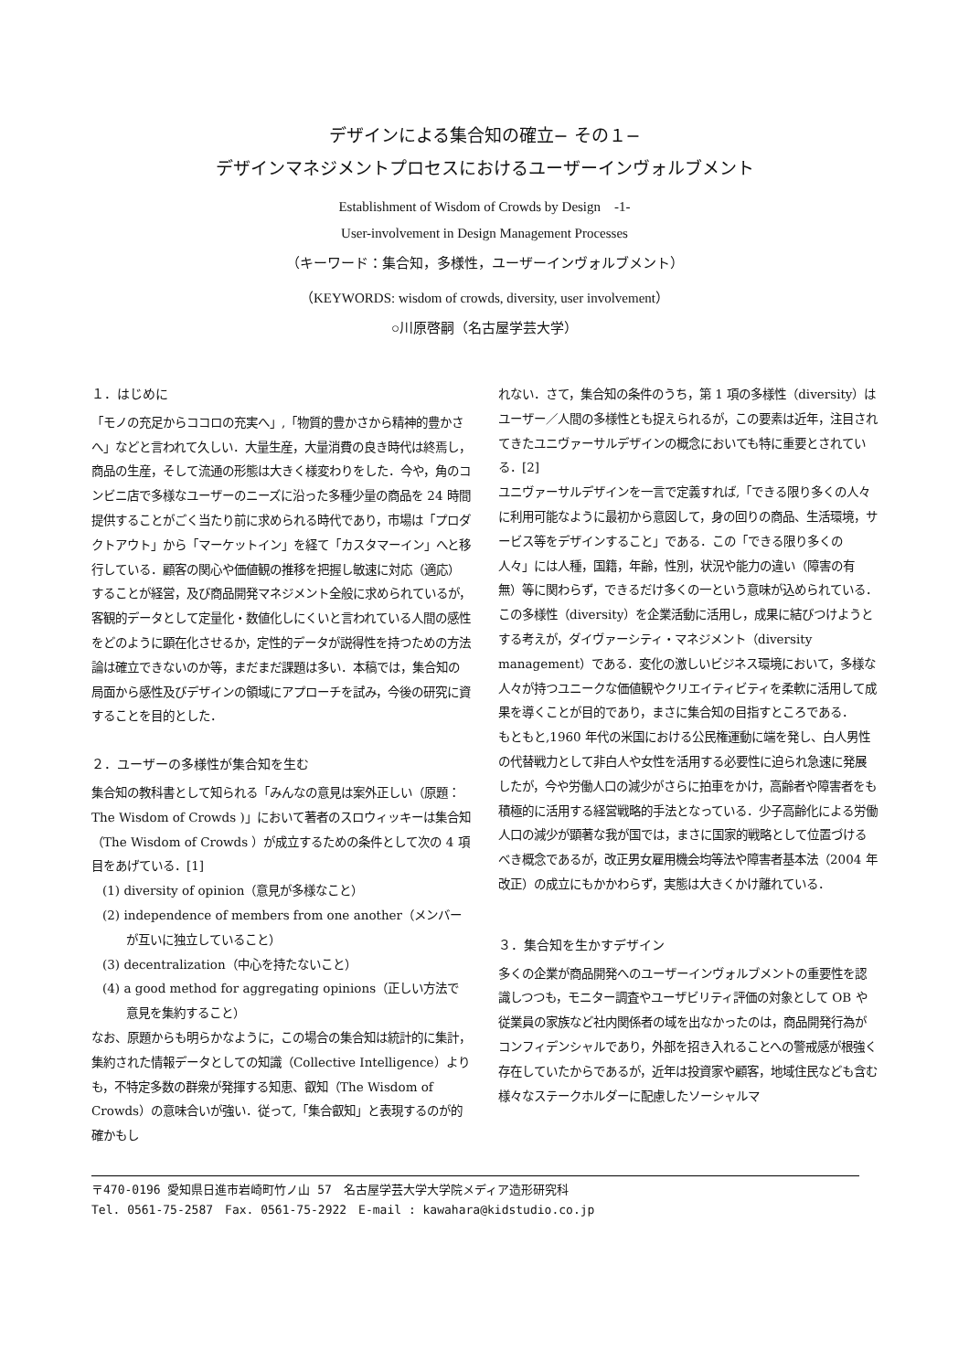デザインによる集合知の確立− その１−
デザインマネジメントプロセスにおけるユーザーインヴォルブメント
Establishment of Wisdom of Crowds by Design　-1-
User-involvement in Design Management Processes
（キーワード：集合知，多様性，ユーザーインヴォルブメント）
（KEYWORDS: wisdom of crowds, diversity, user involvement）
○川原啓嗣（名古屋学芸大学）
１．はじめに
「モノの充足からココロの充実へ」,「物質的豊かさから精神的豊かさへ」などと言われて久しい．大量生産，大量消費の良き時代は終焉し，商品の生産，そして流通の形態は大きく様変わりをした．今や，角のコンビニ店で多様なユーザーのニーズに沿った多種少量の商品を 24 時間提供することがごく当たり前に求められる時代であり，市場は「プロダクトアウト」から「マーケットイン」を経て「カスタマーイン」へと移行している．顧客の関心や価値観の推移を把握し敏速に対応（適応）することが経営，及び商品開発マネジメント全般に求められているが，客観的データとして定量化・数値化しにくいと言われている人間の感性をどのように顕在化させるか，定性的データが説得性を持つための方法論は確立できないのか等，まだまだ課題は多い．本稿では，集合知の局面から感性及びデザインの領域にアプローチを試み，今後の研究に資することを目的とした．
２．ユーザーの多様性が集合知を生む
集合知の教科書として知られる「みんなの意見は案外正しい（原題：The Wisdom of Crowds )」において著者のスロウィッキーは集合知（The Wisdom of Crowds ）が成立するための条件として次の 4 項目をあげている．[1]
(1) diversity of opinion（意見が多様なこと）
(2) independence of members from one another（メンバーが互いに独立していること）
(3) decentralization（中心を持たないこと）
(4) a good method for aggregating opinions（正しい方法で意見を集約すること）
なお、原題からも明らかなように，この場合の集合知は統計的に集計，集約された情報データとしての知識（Collective Intelligence）よりも，不特定多数の群衆が発揮する知恵、叡知（The Wisdom of Crowds）の意味合いが強い．従って,「集合叡知」と表現するのが的確かもし
れない．さて，集合知の条件のうち，第 1 項の多様性（diversity）はユーザー／人間の多様性とも捉えられるが，この要素は近年，注目されてきたユニヴァーサルデザインの概念においても特に重要とされている．[2]
ユニヴァーサルデザインを一言で定義すれば,「できる限り多くの人々に利用可能なように最初から意図して，身の回りの商品、生活環境，サービス等をデザインすること」である．この「できる限り多くの人々」には人種，国籍，年齢，性別，状況や能力の違い（障害の有無）等に関わらず，できるだけ多くの一という意味が込められている．
この多様性（diversity）を企業活動に活用し，成果に結びつけようとする考えが，ダイヴァーシティ・マネジメント（diversity management）である．変化の激しいビジネス環境において，多様な人々が持つユニークな価値観やクリエイティビティを柔軟に活用して成果を導くことが目的であり，まさに集合知の目指すところである．
もともと,1960 年代の米国における公民権運動に端を発し、白人男性の代替戦力として非白人や女性を活用する必要性に迫られ急速に発展したが，今や労働人口の減少がさらに拍車をかけ，高齢者や障害者をも積極的に活用する経営戦略的手法となっている．少子高齢化による労働人口の減少が顕著な我が国では，まさに国家的戦略として位置づけるべき概念であるが，改正男女雇用機会均等法や障害者基本法（2004 年改正）の成立にもかかわらず，実態は大きくかけ離れている．
３．集合知を生かすデザイン
多くの企業が商品開発へのユーザーインヴォルブメントの重要性を認識しつつも，モニター調査やユーザビリティ評価の対象として OB や従業員の家族など社内関係者の域を出なかったのは，商品開発行為がコンフィデンシャルであり，外部を招き入れることへの警戒感が根強く存在していたからであるが，近年は投資家や顧客，地域住民なども含む様々なステークホルダーに配慮したソーシャルマ
〒470-0196 愛知県日進市岩崎町竹ノ山 57　名古屋学芸大学大学院メディア造形研究科
Tel. 0561-75-2587　Fax. 0561-75-2922　E-mail : kawahara@kidstudio.co.jp